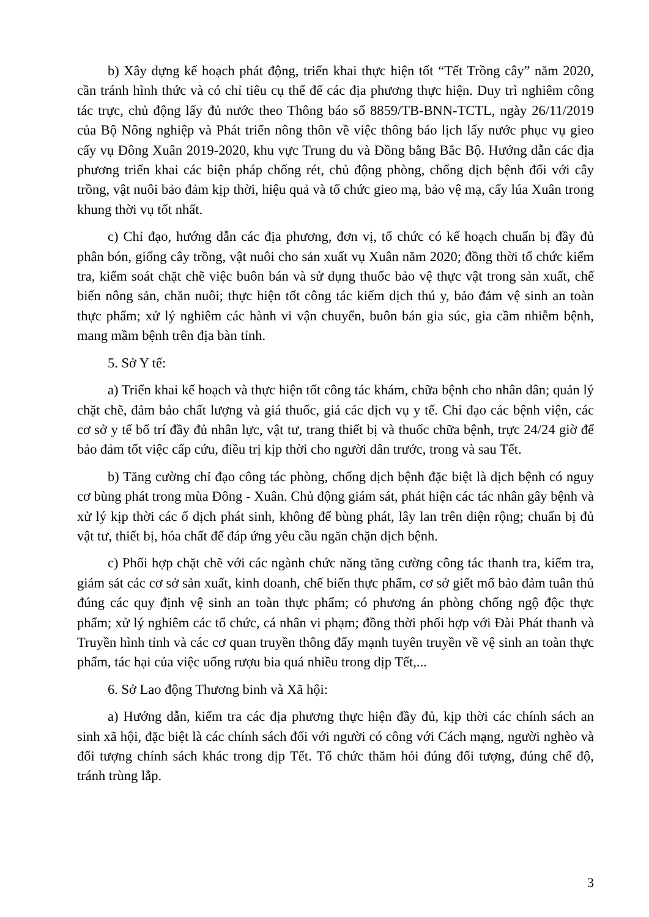b) Xây dựng kế hoạch phát động, triển khai thực hiện tốt “Tết Trồng cây” năm 2020, cần tránh hình thức và có chỉ tiêu cụ thể để các địa phương thực hiện. Duy trì nghiêm công tác trực, chủ động lấy đủ nước theo Thông báo số 8859/TB-BNN-TCTL, ngày 26/11/2019 của Bộ Nông nghiệp và Phát triển nông thôn về việc thông báo lịch lấy nước phục vụ gieo cấy vụ Đông Xuân 2019-2020, khu vực Trung du và Đồng bằng Bắc Bộ. Hướng dẫn các địa phương triển khai các biện pháp chống rét, chủ động phòng, chống dịch bệnh đối với cây trồng, vật nuôi bảo đảm kịp thời, hiệu quả và tổ chức gieo mạ, bảo vệ mạ, cấy lúa Xuân trong khung thời vụ tốt nhất.
c) Chỉ đạo, hướng dẫn các địa phương, đơn vị, tổ chức có kế hoạch chuẩn bị đầy đủ phân bón, giống cây trồng, vật nuôi cho sản xuất vụ Xuân năm 2020; đồng thời tổ chức kiểm tra, kiểm soát chặt chẽ việc buôn bán và sử dụng thuốc bảo vệ thực vật trong sản xuất, chế biến nông sản, chăn nuôi; thực hiện tốt công tác kiểm dịch thú y, bảo đảm vệ sinh an toàn thực phẩm; xử lý nghiêm các hành vi vận chuyển, buôn bán gia súc, gia cầm nhiễm bệnh, mang mầm bệnh trên địa bàn tỉnh.
5. Sở Y tế:
a) Triển khai kế hoạch và thực hiện tốt công tác khám, chữa bệnh cho nhân dân; quản lý chặt chẽ, đảm bảo chất lượng và giá thuốc, giá các dịch vụ y tế. Chỉ đạo các bệnh viện, các cơ sở y tế bố trí đầy đủ nhân lực, vật tư, trang thiết bị và thuốc chữa bệnh, trực 24/24 giờ để bảo đảm tốt việc cấp cứu, điều trị kịp thời cho người dân trước, trong và sau Tết.
b) Tăng cường chỉ đạo công tác phòng, chống dịch bệnh đặc biệt là dịch bệnh có nguy cơ bùng phát trong mùa Đông - Xuân. Chủ động giám sát, phát hiện các tác nhân gây bệnh và xử lý kịp thời các ổ dịch phát sinh, không để bùng phát, lây lan trên diện rộng; chuẩn bị đủ vật tư, thiết bị, hóa chất để đáp ứng yêu cầu ngăn chặn dịch bệnh.
c) Phối hợp chặt chẽ với các ngành chức năng tăng cường công tác thanh tra, kiểm tra, giám sát các cơ sở sản xuất, kinh doanh, chế biến thực phẩm, cơ sở giết mổ bảo đảm tuân thủ đúng các quy định vệ sinh an toàn thực phẩm; có phương án phòng chống ngộ độc thực phẩm; xử lý nghiêm các tổ chức, cá nhân vi phạm; đồng thời phối hợp với Đài Phát thanh và Truyền hình tỉnh và các cơ quan truyền thông đẩy mạnh tuyên truyền về vệ sinh an toàn thực phẩm, tác hại của việc uống rượu bia quá nhiều trong dịp Tết,...
6. Sở Lao động Thương binh và Xã hội:
a) Hướng dẫn, kiểm tra các địa phương thực hiện đầy đủ, kịp thời các chính sách an sinh xã hội, đặc biệt là các chính sách đối với người có công với Cách mạng, người nghèo và đối tượng chính sách khác trong dịp Tết. Tổ chức thăm hỏi đúng đối tượng, đúng chế độ, tránh trùng lắp.
3